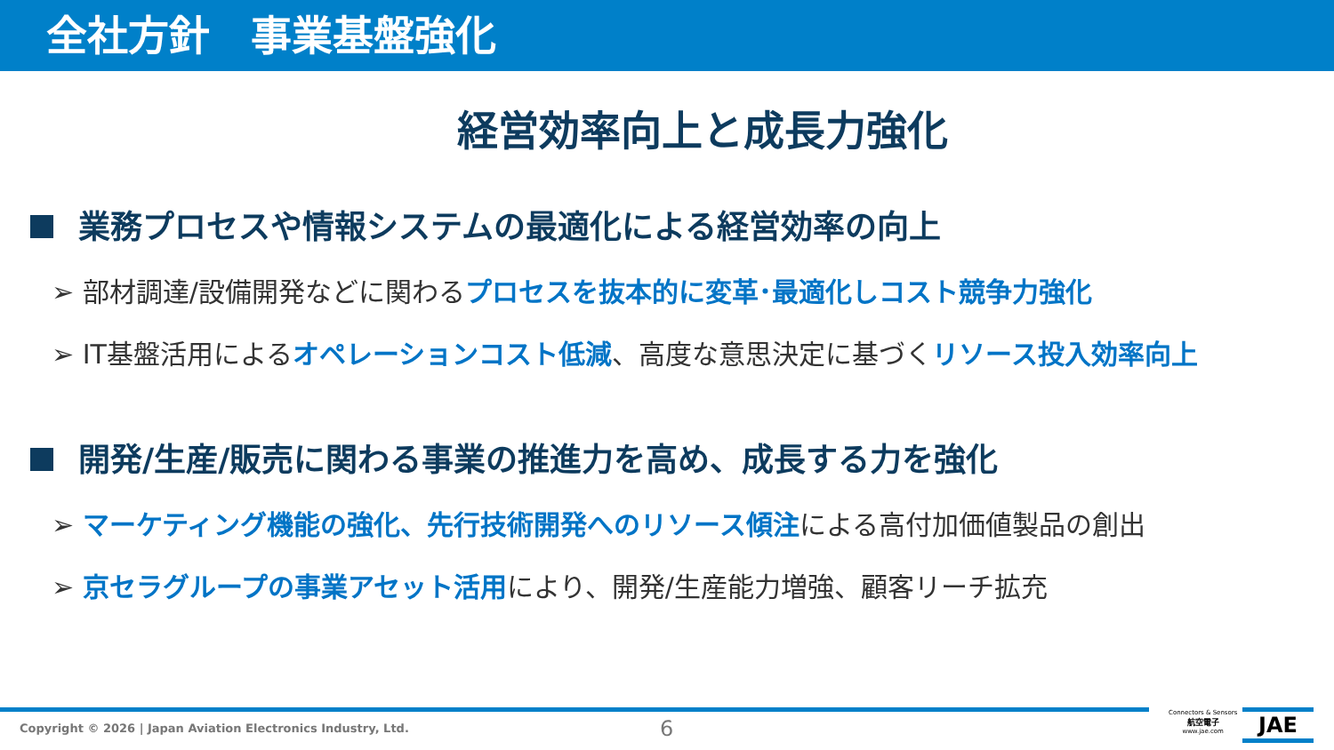全社方針　事業基盤強化
経営効率向上と成長力強化
業務プロセスや情報システムの最適化による経営効率の向上
➢ 部材調達/設備開発などに関わるプロセスを抜本的に変革･最適化しコスト競争力強化
➢ IT基盤活用によるオペレーションコスト低減、高度な意思決定に基づくリソース投入効率向上
開発/生産/販売に関わる事業の推進力を高め、成長する力を強化
➢ マーケティング機能の強化、先行技術開発へのリソース傾注による高付加価値製品の創出
➢ 京セラグループの事業アセット活用により、開発/生産能力増強、顧客リーチ拡充
Copyright © 2026 | Japan Aviation Electronics Industry, Ltd.
6
Connectors & Sensors
航空電子
www.jae.com
JAE